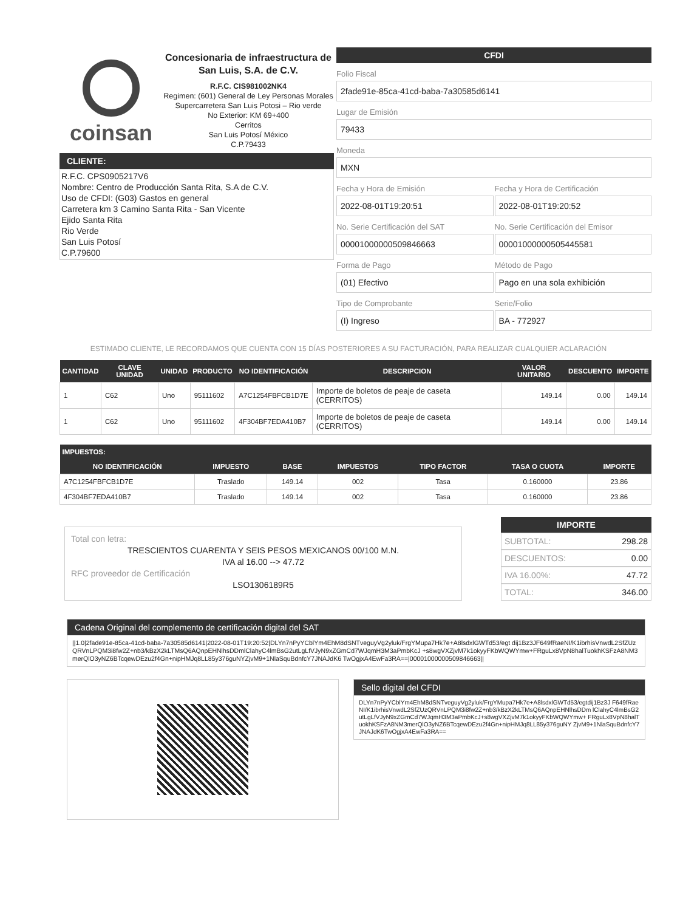coinsan
Concesionaria de infraestructura de San Luis, S.A. de C.V.
R.F.C. CIS981002NK4
Regimen: (601) General de Ley Personas Morales
Supercarretera San Luis Potosi – Rio verde
No Exterior: KM 69+400
Cerritos
San Luis Potosí México
C.P.79433
CLIENTE:
R.F.C. CPS0905217V6
Nombre: Centro de Producción Santa Rita, S.A de C.V.
Uso de CFDI: (G03) Gastos en general
Carretera km 3 Camino Santa Rita - San Vicente
Ejido Santa Rita
Rio Verde
San Luis Potosí
C.P.79600
CFDI
Folio Fiscal
2fade91e-85ca-41cd-baba-7a30585d6141
Lugar de Emisión
79433
Moneda
MXN
Fecha y Hora de Emisión
2022-08-01T19:20:51
Fecha y Hora de Certificación
2022-08-01T19:20:52
No. Serie Certificación del SAT
00001000000509846663
No. Serie Certificación del Emisor
00001000000505445581
Forma de Pago
(01) Efectivo
Método de Pago
Pago en una sola exhibición
Tipo de Comprobante
(I) Ingreso
Serie/Folio
BA - 772927
ESTIMADO CLIENTE, LE RECORDAMOS QUE CUENTA CON 15 DÍAS POSTERIORES A SU FACTURACIÓN, PARA REALIZAR CUALQUIER ACLARACIÓN
| CANTIDAD | CLAVE UNIDAD | UNIDAD | PRODUCTO | NO IDENTIFICACIÓN | DESCRIPCION | VALOR UNITARIO | DESCUENTO | IMPORTE |
| --- | --- | --- | --- | --- | --- | --- | --- | --- |
| 1 | C62 | Uno | 95111602 | A7C1254FBFCB1D7E | Importe de boletos de peaje de caseta (CERRITOS) | 149.14 | 0.00 | 149.14 |
| 1 | C62 | Uno | 95111602 | 4F304BF7EDA410B7 | Importe de boletos de peaje de caseta (CERRITOS) | 149.14 | 0.00 | 149.14 |
| IMPUESTOS: | | | | | | |
| --- | --- | --- | --- | --- | --- | --- |
| NO IDENTIFICACIÓN | IMPUESTO | BASE | IMPUESTOS | TIPO FACTOR | TASA O CUOTA | IMPORTE |
| A7C1254FBFCB1D7E | Traslado | 149.14 | 002 | Tasa | 0.160000 | 23.86 |
| 4F304BF7EDA410B7 | Traslado | 149.14 | 002 | Tasa | 0.160000 | 23.86 |
Total con letra:
TRESCIENTOS CUARENTA Y SEIS PESOS MEXICANOS 00/100 M.N.
IVA al 16.00 --> 47.72
RFC proveedor de Certificación
LSO1306189R5
IMPORTE
SUBTOTAL: 298.28
DESCUENTOS: 0.00
IVA 16.00%: 47.72
TOTAL: 346.00
Cadena Original del complemento de certificación digital del SAT
||1.0|2fade91e-85ca-41cd-baba-7a30585d6141|2022-08-01T19:20:52|DLYn7nPyYCblYm4EhM8dSNTveguyVg2yluk/FrgYMupa7Hk7e+A8lsdxlGWTd53/egt dij1Bz3JF649fRaeNI/K1ibrhisVnwdL2SfZUzQRVnLPQM3i8fw2Z+nb3/kBzX2kLTMsQ6AQnpEHNlhsDDmlClahyC4lmBsG2utLgLfVJyN9xZGmCd7WJqmH3M3aPmbKcJ +s8wgVXZjvM7k1okyyFKbWQWYmw+FRguLx8VpN8halTuokhKSFzA8NM3merQlO3yNZ6BTcqewDEzu2f4Gn+nipHMJq8LL85y376guNYZjvM9+1NlaSquBdnfcY7JNAJdK6 TwOgjxA4EwFa3RA==|00001000000509846663||
Sello digital del CFDI
DLYn7nPyYCblYm4EhM8dSNTveguyVg2yluk/FrgYMupa7Hk7e+A8lsdxlGWTd53/egtdij1Bz3J F649fRaeNI/K1ibrhisVnwdL2SfZUzQRVnLPQM3i8fw2Z+nb3/kBzX2kLTMsQ6AQnpEHNlhsDDm lClahyC4lmBsG2utLgLfVJyN9xZGmCd7WJqmH3M3aPmbKcJ+s8wgVXZjvM7k1okyyFKbWQWYmw+ FRguLx8VpN8halTuokhKSFzA8NM3merQlO3yNZ6BTcqewDEzu2f4Gn+nipHMJq8LL85y376guNY ZjvM9+1NlaSquBdnfcY7JNAJdK6TwOgjxA4EwFa3RA==